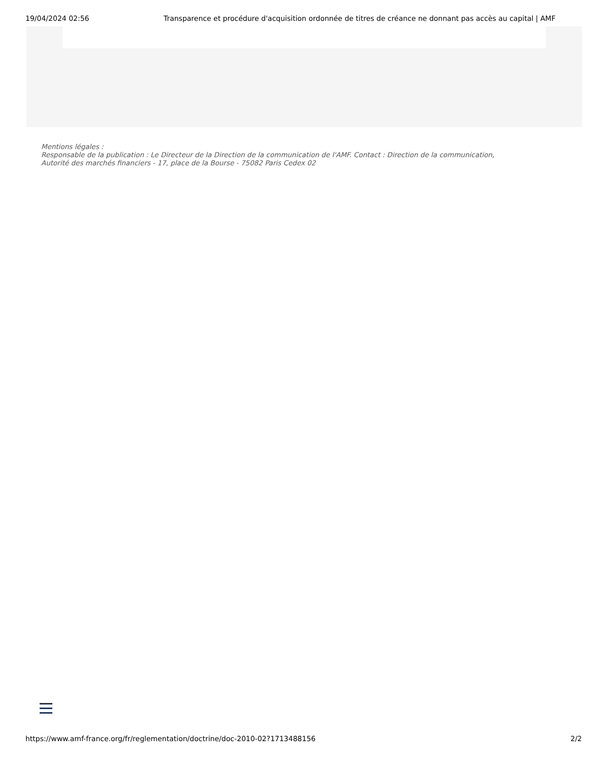19/04/2024 02:56 Transparence et procédure d'acquisition ordonnée de titres de créance ne donnant pas accès au capital | AMF
Mentions légales :
Responsable de la publication : Le Directeur de la Direction de la communication de l'AMF. Contact : Direction de la communication,
Autorité des marchés financiers - 17, place de la Bourse - 75082 Paris Cedex 02
https://www.amf-france.org/fr/reglementation/doctrine/doc-2010-02?1713488156 2/2